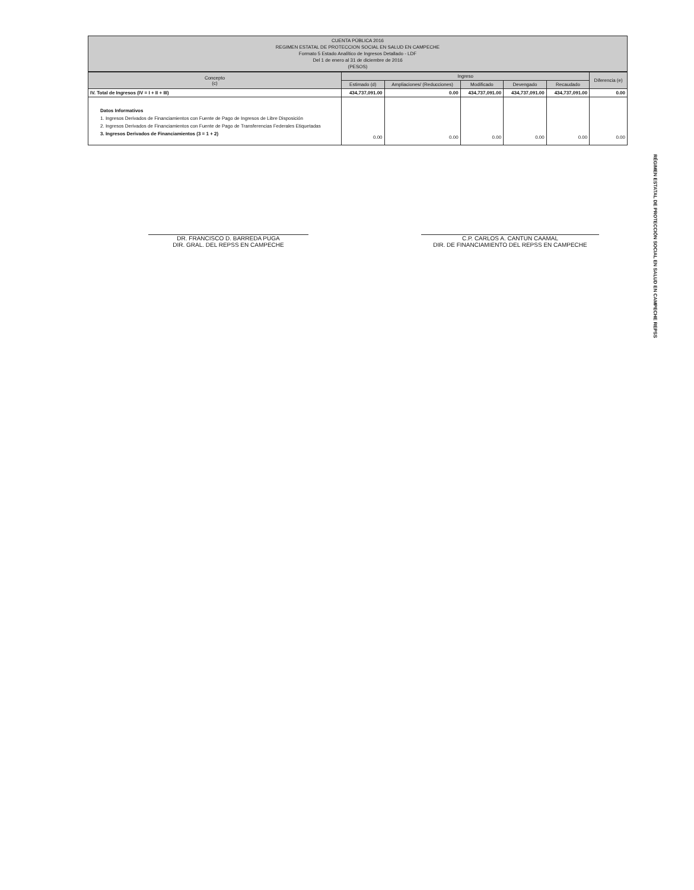CUENTA PÚBLICA 2016
REGIMEN ESTATAL DE PROTECCION SOCIAL EN SALUD EN CAMPECHE
Formato 5 Estado Analítico de Ingresos Detallado - LDF
Del 1 de enero al 31 de diciembre de 2016
(PESOS)
| Concepto (c) | Ingreso | | | | | Diferencia (e) |
| --- | --- | --- | --- | --- | --- | --- |
| | Estimado (d) | Ampliaciones/ (Reducciones) | Modificado | Devengado | Recaudado | |
| IV. Total de Ingresos (IV = I + II + III) | 434,737,091.00 | 0.00 | 434,737,091.00 | 434,737,091.00 | 434,737,091.00 | 0.00 |
| Datos Informativos | | | | | | |
| 1. Ingresos Derivados de Financiamientos con Fuente de Pago de Ingresos de Libre Disposición | | | | | | |
| 2. Ingresos Derivados de Financiamientos con Fuente de Pago de Transferencias Federales Etiquetadas | | | | | | |
| 3. Ingresos Derivados de Financiamientos (3 = 1 + 2) | 0.00 | 0.00 | 0.00 | 0.00 | 0.00 | 0.00 |
DR. FRANCISCO D. BARREDA PUGA
DIR. GRAL. DEL REPSS EN CAMPECHE
C.P. CARLOS A. CANTUN CAAMAL
DIR. DE FINANCIAMIENTO DEL REPSS EN CAMPECHE
RÉGIMEN ESTATAL DE PROTECCIÓN SOCIAL EN SALUD EN CAMPECHE REPSS